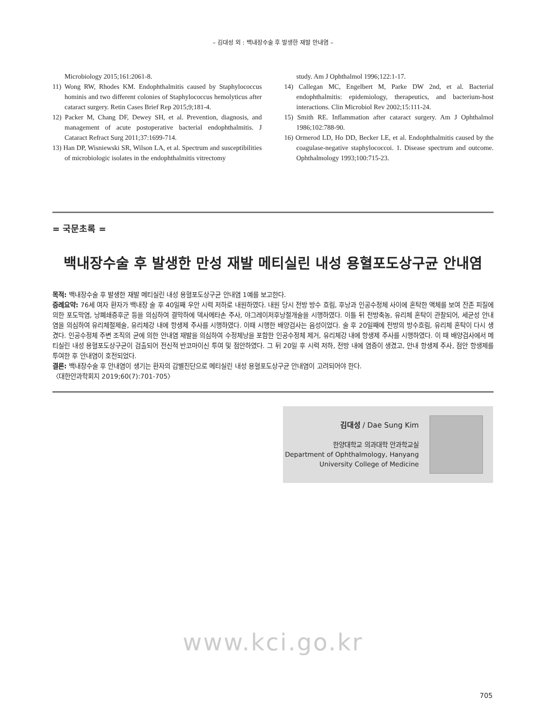– 김대성 외 : 백내장수술 후 발생한 재발 안내염 –
Microbiology 2015;161:2061-8.
11) Wong RW, Rhodes KM. Endophthalmitis caused by Staphylococcus hominis and two different colonies of Staphylococcus hemolyticus after cataract surgery. Retin Cases Brief Rep 2015;9;181-4.
12) Packer M, Chang DF, Dewey SH, et al. Prevention, diagnosis, and management of acute postoperative bacterial endophthalmitis. J Cataract Refract Surg 2011;37:1699-714.
13) Han DP, Wisniewski SR, Wilson LA, et al. Spectrum and susceptibilities of microbiologic isolates in the endophthalmitis vitrectomy
study. Am J Ophthalmol 1996;122:1-17.
14) Callegan MC, Engelbert M, Parke DW 2nd, et al. Bacterial endophthalmitis: epidemiology, therapeutics, and bacterium-host interactions. Clin Microbiol Rev 2002;15:111-24.
15) Smith RE. Inflammation after cataract surgery. Am J Ophthalmol 1986;102:788-90.
16) Ormerod LD, Ho DD, Becker LE, et al. Endophthalmitis caused by the coagulase-negative staphylococcoi. 1. Disease spectrum and outcome. Ophthalmology 1993;100:715-23.
= 국문초록 =
백내장수술 후 발생한 만성 재발 메티실린 내성 용혈포도상구균 안내염
목적: 백내장수술 후 발생한 재발 메티실린 내성 용혈포도상구균 안내염 1예를 보고한다.
증례요약: 76세 여자 환자가 백내장 술 후 40일째 우안 시력 저하로 내원하였다. 내원 당시 전방 방수 흐림, 후낭과 인공수정체 사이에 혼탁한 액체를 보여 잔존 피질에 의한 포도막염, 낭폐쇄증후군 등을 의심하여 결막하에 덱사메타손 주사, 야그레이저후낭절개술을 시행하였다. 이틀 뒤 전방축농, 유리체 혼탁이 관찰되어, 세균성 안내염을 의심하여 유리체절제술, 유리체강 내에 항생제 주사를 시행하였다. 이때 시행한 배양검사는 음성이었다. 술 후 20일째에 전방의 방수흐림, 유리체 혼탁이 다시 생겼다. 인공수정체 주변 조직의 균에 의한 안내염 재발을 의심하여 수정체낭을 포함한 인공수정체 제거, 유리체강 내에 항생제 주사를 시행하였다. 이 때 배양검사에서 메티실린 내성 용혈포도상구균이 검출되어 전신적 반코마이신 투여 및 점안하였다. 그 뒤 20일 후 시력 저하, 전방 내에 염증이 생겼고, 안내 항생제 주사, 점안 항생제를 투여한 후 안내염이 호전되었다.
결론: 백내장수술 후 안내염이 생기는 환자의 감별진단으로 메티실린 내성 용혈포도상구균 안내염이 고려되어야 한다.
〈대한안과학회지 2019;60(7):701-705〉
김대성 / Dae Sung Kim
한양대학교 의과대학 안과학교실
Department of Ophthalmology, Hanyang
University College of Medicine
www.kci.go.kr
705